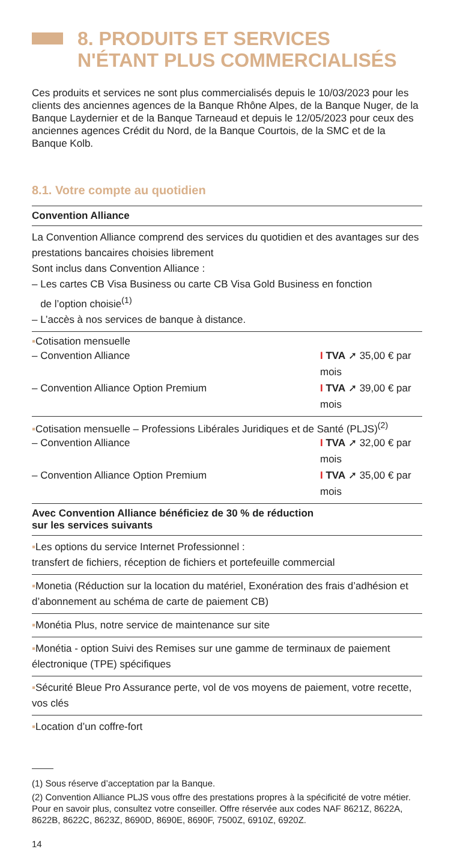8. PRODUITS ET SERVICES
N'ÉTANT PLUS COMMERCIALISÉS
Ces produits et services ne sont plus commercialisés depuis le 10/03/2023 pour les clients des anciennes agences de la Banque Rhône Alpes, de la Banque Nuger, de la Banque Laydernier et de la Banque Tarneaud et depuis le 12/05/2023 pour ceux des anciennes agences Crédit du Nord, de la Banque Courtois, de la SMC et de la Banque Kolb.
8.1. Votre compte au quotidien
Convention Alliance
La Convention Alliance comprend des services du quotidien et des avantages sur des prestations bancaires choisies librement
Sont inclus dans Convention Alliance :
– Les cartes CB Visa Business ou carte CB Visa Gold Business en fonction
de l’option choisie<sup>(1)</sup>
– L’accès à nos services de banque à distance.
▪Cotisation mensuelle
– Convention Alliance I TVA ➚ 35,00 € par mois
– Convention Alliance Option Premium I TVA ➚ 39,00 € par mois
▪Cotisation mensuelle – Professions Libérales Juridiques et de Santé (PLJS)<sup>(2)</sup>
– Convention Alliance I TVA ➚ 32,00 € par mois
– Convention Alliance Option Premium I TVA ➚ 35,00 € par mois
Avec Convention Alliance bénéficiez de 30 % de réduction
sur les services suivants
▪Les options du service Internet Professionnel :
transfert de fichiers, réception de fichiers et portefeuille commercial
▪Monetia (Réduction sur la location du matériel, Exonération des frais d’adhésion et d’abonnement au schéma de carte de paiement CB)
▪Monétia Plus, notre service de maintenance sur site
▪Monétia - option Suivi des Remises sur une gamme de terminaux de paiement électronique (TPE) spécifiques
▪Sécurité Bleue Pro Assurance perte, vol de vos moyens de paiement, votre recette, vos clés
▪Location d’un coffre-fort
(1) Sous réserve d’acceptation par la Banque.
(2) Convention Alliance PLJS vous offre des prestations propres à la spécificité de votre métier. Pour en savoir plus, consultez votre conseiller. Offre réservée aux codes NAF 8621Z, 8622A, 8622B, 8622C, 8623Z, 8690D, 8690E, 8690F, 7500Z, 6910Z, 6920Z.
14